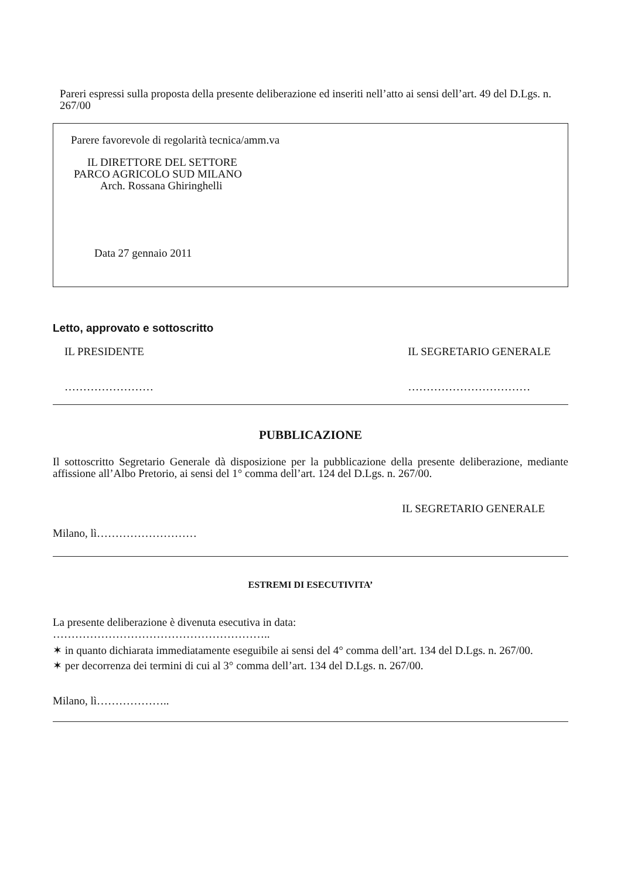Pareri espressi sulla proposta della presente deliberazione ed inseriti nell’atto ai sensi dell’art. 49 del D.Lgs. n. 267/00
Parere favorevole di regolarità tecnica/amm.va
IL DIRETTORE DEL SETTORE
PARCO AGRICOLO SUD MILANO
Arch. Rossana Ghiringhelli
Data 27 gennaio 2011
Letto, approvato e sottoscritto
IL PRESIDENTE
……………………
IL SEGRETARIO GENERALE
……………………………
PUBBLICAZIONE
Il sottoscritto Segretario Generale dà disposizione per la pubblicazione della presente deliberazione, mediante affissione all’Albo Pretorio, ai sensi del 1° comma dell’art. 124 del D.Lgs. n. 267/00.
IL SEGRETARIO GENERALE
Milano, lì………………………
ESTREMI DI ESECUTIVITA’
La presente deliberazione è divenuta esecutiva in data:
…………………………………………………..
✶ in quanto dichiarata immediatamente eseguibile ai sensi del 4° comma dell’art. 134 del D.Lgs. n. 267/00.
✶ per decorrenza dei termini di cui al 3° comma dell’art. 134 del D.Lgs. n. 267/00.
Milano, lì………………..